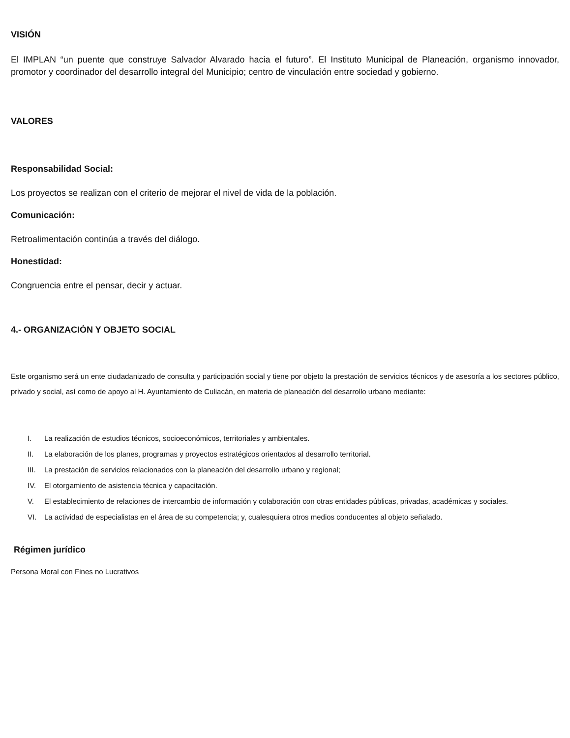VISIÓN
El IMPLAN “un puente que construye Salvador Alvarado hacia el futuro”. El Instituto Municipal de Planeación, organismo innovador, promotor y coordinador del desarrollo integral del Municipio; centro de vinculación entre sociedad y gobierno.
VALORES
Responsabilidad Social:
Los proyectos se realizan con el criterio de mejorar el nivel de vida de la población.
Comunicación:
Retroalimentación continúa a través del diálogo.
Honestidad:
Congruencia entre el pensar, decir y actuar.
4.- ORGANIZACIÓN Y OBJETO SOCIAL
Este organismo será un ente ciudadanizado de consulta y participación social y tiene por objeto la prestación de servicios técnicos y de asesoría a los sectores público, privado y social, así como de apoyo al H. Ayuntamiento de Culiacán, en materia de planeación del desarrollo urbano mediante:
I. La realización de estudios técnicos, socioeconómicos, territoriales y ambientales.
II. La elaboración de los planes, programas y proyectos estratégicos orientados al desarrollo territorial.
III. La prestación de servicios relacionados con la planeación del desarrollo urbano y regional;
IV. El otorgamiento de asistencia técnica y capacitación.
V. El establecimiento de relaciones de intercambio de información y colaboración con otras entidades públicas, privadas, académicas y sociales.
VI. La actividad de especialistas en el área de su competencia; y, cualesquiera otros medios conducentes al objeto señalado.
Régimen jurídico
Persona Moral con Fines no Lucrativos